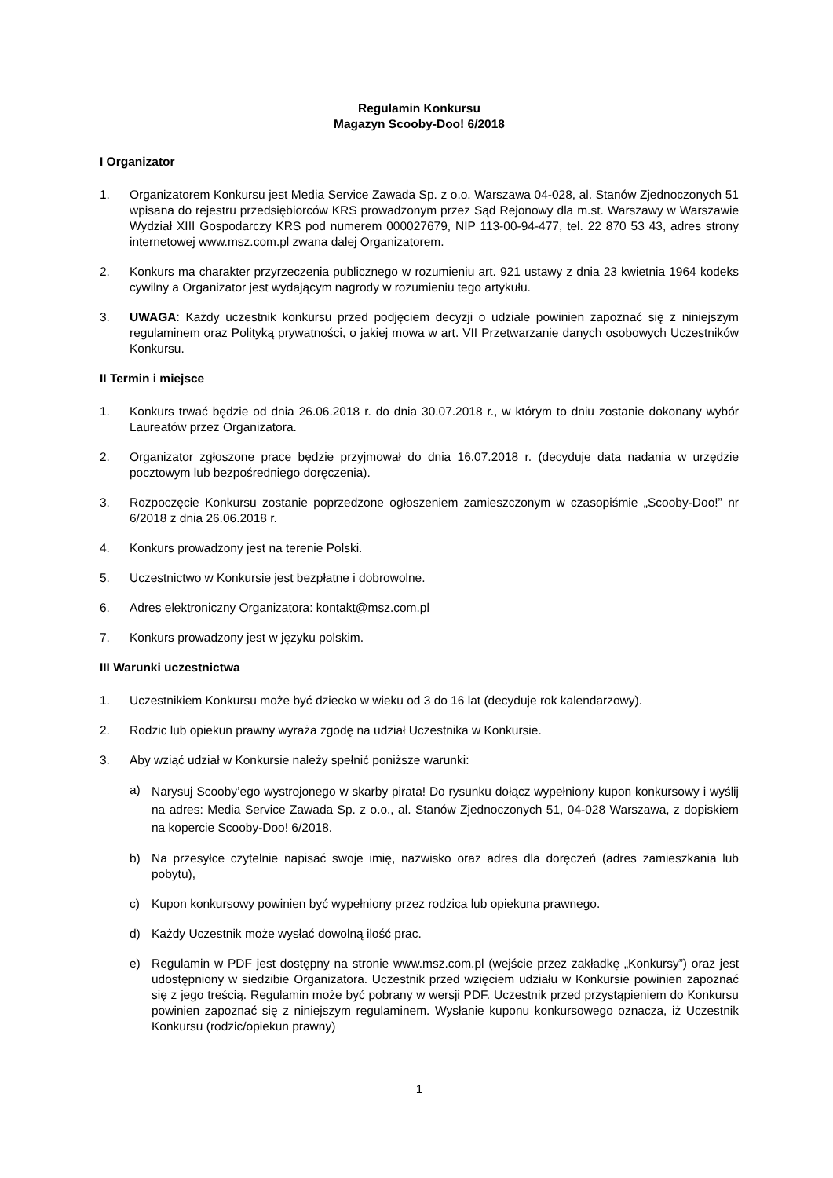Regulamin Konkursu
Magazyn Scooby-Doo! 6/2018
I Organizator
1. Organizatorem Konkursu jest Media Service Zawada Sp. z o.o. Warszawa 04-028, al. Stanów Zjednoczonych 51 wpisana do rejestru przedsiębiorców KRS prowadzonym przez Sąd Rejonowy dla m.st. Warszawy w Warszawie Wydział XIII Gospodarczy KRS pod numerem 000027679, NIP 113-00-94-477, tel. 22 870 53 43, adres strony internetowej www.msz.com.pl zwana dalej Organizatorem.
2. Konkurs ma charakter przyrzeczenia publicznego w rozumieniu art. 921 ustawy z dnia 23 kwietnia 1964 kodeks cywilny a Organizator jest wydającym nagrody w rozumieniu tego artykułu.
3. UWAGA: Każdy uczestnik konkursu przed podjęciem decyzji o udziale powinien zapoznać się z niniejszym regulaminem oraz Polityką prywatności, o jakiej mowa w art. VII Przetwarzanie danych osobowych Uczestników Konkursu.
II Termin i miejsce
1. Konkurs trwać będzie od dnia 26.06.2018 r. do dnia 30.07.2018 r., w którym to dniu zostanie dokonany wybór Laureatów przez Organizatora.
2. Organizator zgłoszone prace będzie przyjmował do dnia 16.07.2018 r. (decyduje data nadania w urzędzie pocztowym lub bezpośredniego doręczenia).
3. Rozpoczęcie Konkursu zostanie poprzedzone ogłoszeniem zamieszczonym w czasopiśmie „Scooby-Doo!” nr 6/2018 z dnia 26.06.2018 r.
4. Konkurs prowadzony jest na terenie Polski.
5. Uczestnictwo w Konkursie jest bezpłatne i dobrowolne.
6. Adres elektroniczny Organizatora: kontakt@msz.com.pl
7. Konkurs prowadzony jest w języku polskim.
III Warunki uczestnictwa
1. Uczestnikiem Konkursu może być dziecko w wieku od 3 do 16 lat (decyduje rok kalendarzowy).
2. Rodzic lub opiekun prawny wyraża zgodę na udział Uczestnika w Konkursie.
3. Aby wziąć udział w Konkursie należy spełnić poniższe warunki:
a) Narysuj Scooby’ego wystrojonego w skarby pirata! Do rysunku dołącz wypełniony kupon konkursowy i wyślij na adres: Media Service Zawada Sp. z o.o., al. Stanów Zjednoczonych 51, 04-028 Warszawa, z dopiskiem na kopercie Scooby-Doo! 6/2018.
b) Na przesyłce czytelnie napisać swoje imię, nazwisko oraz adres dla doręczeń (adres zamieszkania lub pobytu),
c) Kupon konkursowy powinien być wypełniony przez rodzica lub opiekuna prawnego.
d) Każdy Uczestnik może wysłać dowolną ilość prac.
e) Regulamin w PDF jest dostępny na stronie www.msz.com.pl (wejście przez zakładkę „Konkursy”) oraz jest udostępniony w siedzibie Organizatora. Uczestnik przed wzięciem udziału w Konkursie powinien zapoznać się z jego treścią. Regulamin może być pobrany w wersji PDF. Uczestnik przed przystąpieniem do Konkursu powinien zapoznać się z niniejszym regulaminem. Wysłanie kuponu konkursowego oznacza, iż Uczestnik Konkursu (rodzic/opiekun prawny)
1